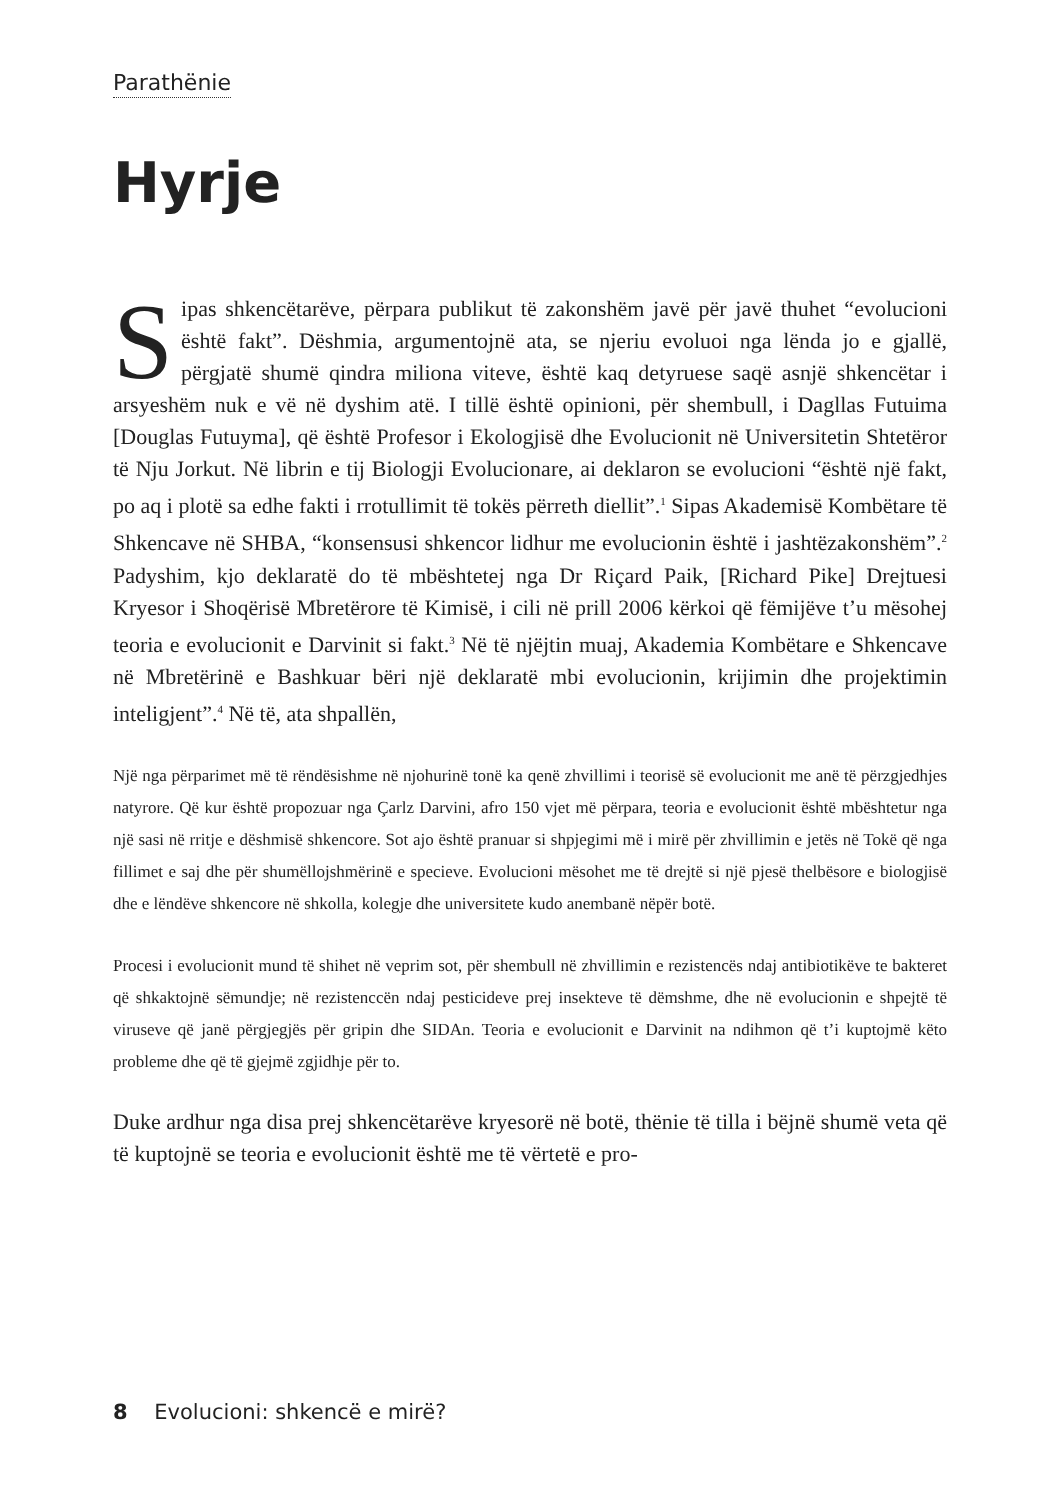Parathënie
Hyrje
Sipas shkencëtarëve, përpara publikut të zakonshëm javë për javë thuhet “evolucioni është fakt”. Dëshmia, argumentojnë ata, se njeriu evoluoi nga lënda jo e gjallë, përgjatë shumë qindra miliona viteve, është kaq detyruese saqë asnjë shkencëtar i arsyeshëm nuk e vë në dyshim atë. I tillë është opinioni, për shembull, i Dagllas Futuima [Douglas Futuyma], që është Profesor i Ekologjisë dhe Evolucionit në Universitetin Shtetëror të Nju Jorkut. Në librin e tij Biologji Evolucionare, ai deklaron se evolucioni “është një fakt, po aq i plotë sa edhe fakti i rrotullimit të tokës përreth diellit”.<sup>1</sup> Sipas Akademisë Kombëtare të Shkencave në SHBA, “konsensusi shkencor lidhur me evolucionin është i jashtëzakonshëm”.<sup>2</sup> Padyshim, kjo deklaratë do të mbështetej nga Dr Riçard Paik, [Richard Pike] Drejtuesi Kryesor i Shoqërisë Mbretërore të Kimisë, i cili në prill 2006 kërkoi që fëmijëve t’u mësohej teoria e evolucionit e Darvinit si fakt.<sup>3</sup> Në të njëjtin muaj, Akademia Kombëtare e Shkencave në Mbretërinë e Bashkuar bëri një deklaratë mbi evolucionin, krijimin dhe projektimin inteligjent”.<sup>4</sup> Në të, ata shpallën,
Një nga përparimet më të rëndësishme në njohurinë tonë ka qenë zhvillimi i teorisë së evolucionit me anë të përzgjedhjes natyrore. Që kur është propozuar nga Çarlz Darvini, afro 150 vjet më përpara, teoria e evolucionit është mbështetur nga një sasi në rritje e dëshmisë shkencore. Sot ajo është pranuar si shpjegimi më i mirë për zhvillimin e jetës në Tokë që nga fillimet e saj dhe për shumëllojshmërinë e specieve. Evolucioni mësohet me të drejtë si një pjesë thelbësore e biologjisë dhe e lëndëve shkencore në shkolla, kolegje dhe universitete kudo anembanë nëpër botë.
Procesi i evolucionit mund të shihet në veprim sot, për shembull në zhvillimin e rezistencës ndaj antibiotikëve te bakteret që shkaktojnë sëmundje; në rezistenccën ndaj pesticideve prej insekteve të dëmshme, dhe në evolucionin e shpejtë të viruseve që janë përgjegjës për gripin dhe SIDAn. Teoria e evolucionit e Darvinit na ndihmon që t’i kuptojmë këto probleme dhe që të gjejmë zgjidhje për to.
Duke ardhur nga disa prej shkencëtarëve kryesorë në botë, thënie të tilla i bëjnë shumë veta që të kuptojnë se teoria e evolucionit është me të vërtetë e pro-
8 Evolucioni: shkencë e mirë?